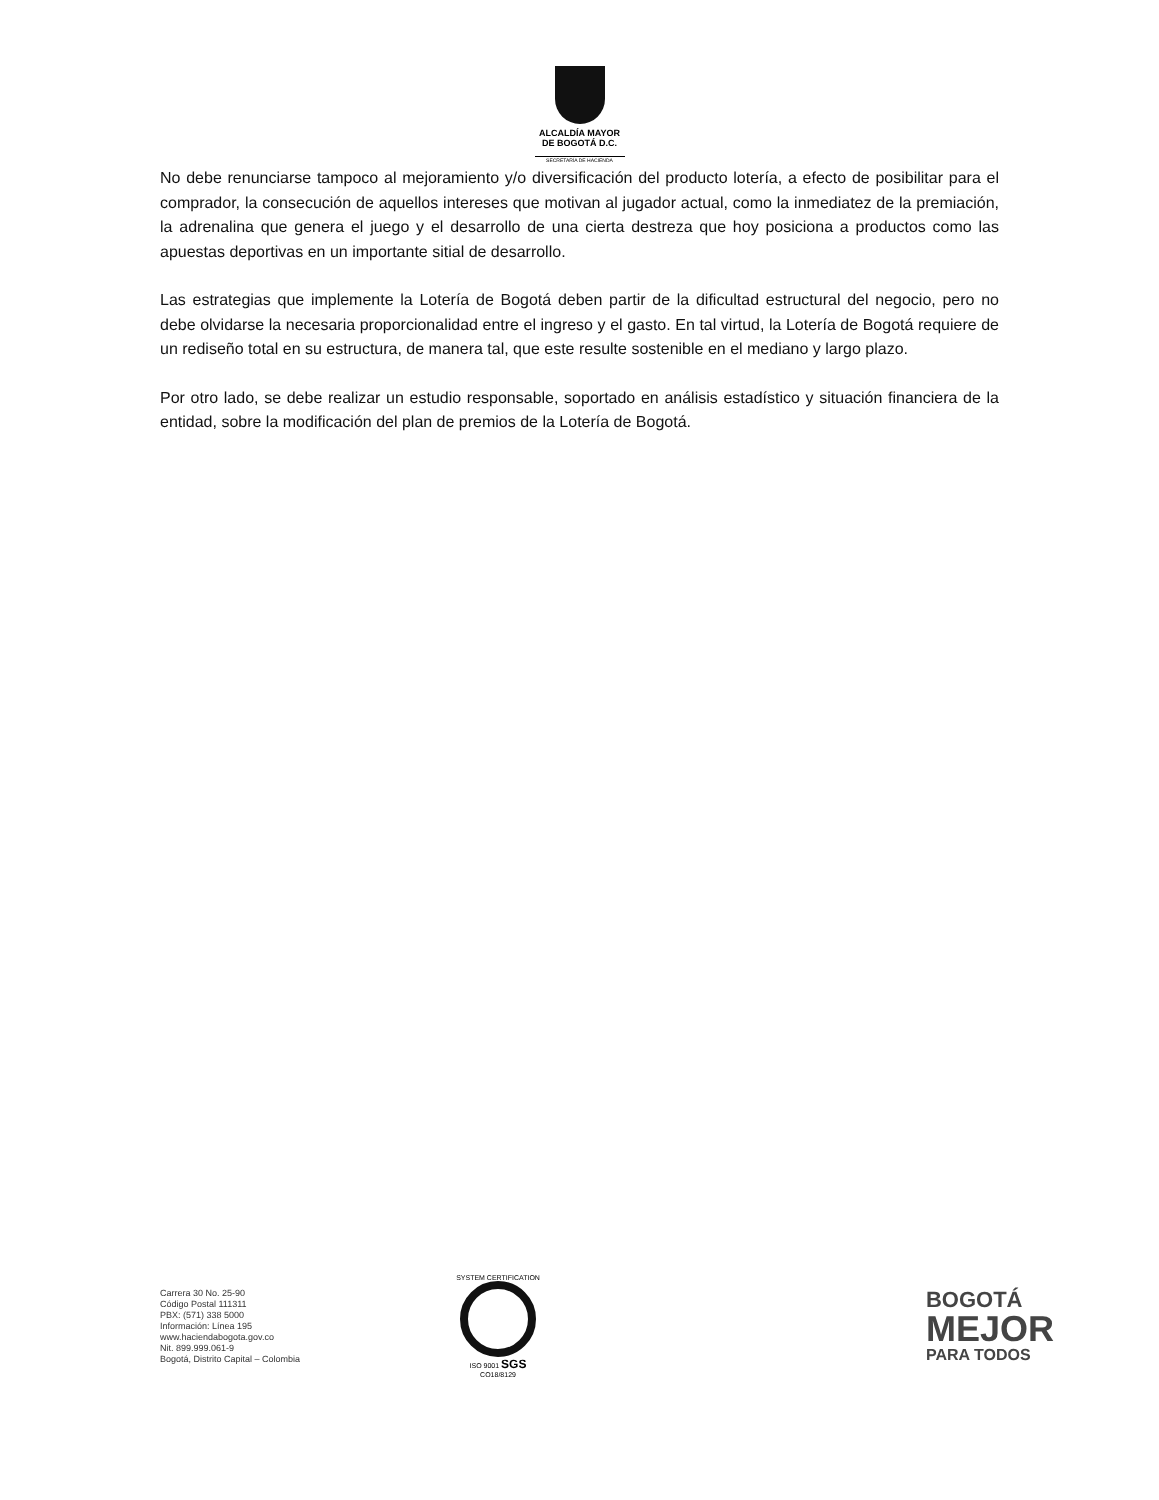ALCALDÍA MAYOR
DE BOGOTÁ D.C.
SECRETARÍA DE HACIENDA
No debe renunciarse tampoco al mejoramiento y/o diversificación del producto lotería, a efecto de posibilitar para el comprador, la consecución de aquellos intereses que motivan al jugador actual, como la inmediatez de la premiación, la adrenalina que genera el juego y el desarrollo de una cierta destreza que hoy posiciona a productos como las apuestas deportivas en un importante sitial de desarrollo.
Las estrategias que implemente la Lotería de Bogotá deben partir de la dificultad estructural del negocio, pero no debe olvidarse la necesaria proporcionalidad entre el ingreso y el gasto. En tal virtud, la Lotería de Bogotá requiere de un rediseño total en su estructura, de manera tal, que este resulte sostenible en el mediano y largo plazo.
Por otro lado, se debe realizar un estudio responsable, soportado en análisis estadístico y situación financiera de la entidad, sobre la modificación del plan de premios de la Lotería de Bogotá.
Carrera 30 No. 25-90
Código Postal 111311
PBX: (571) 338 5000
Información: Línea 195
www.haciendabogota.gov.co
Nit. 899.999.061-9
Bogotá, Distrito Capital – Colombia
SYSTEM CERTIFICATION
ISO 9001 SGS
CO18/8129
BOGOTÁ
MEJOR
PARA TODOS